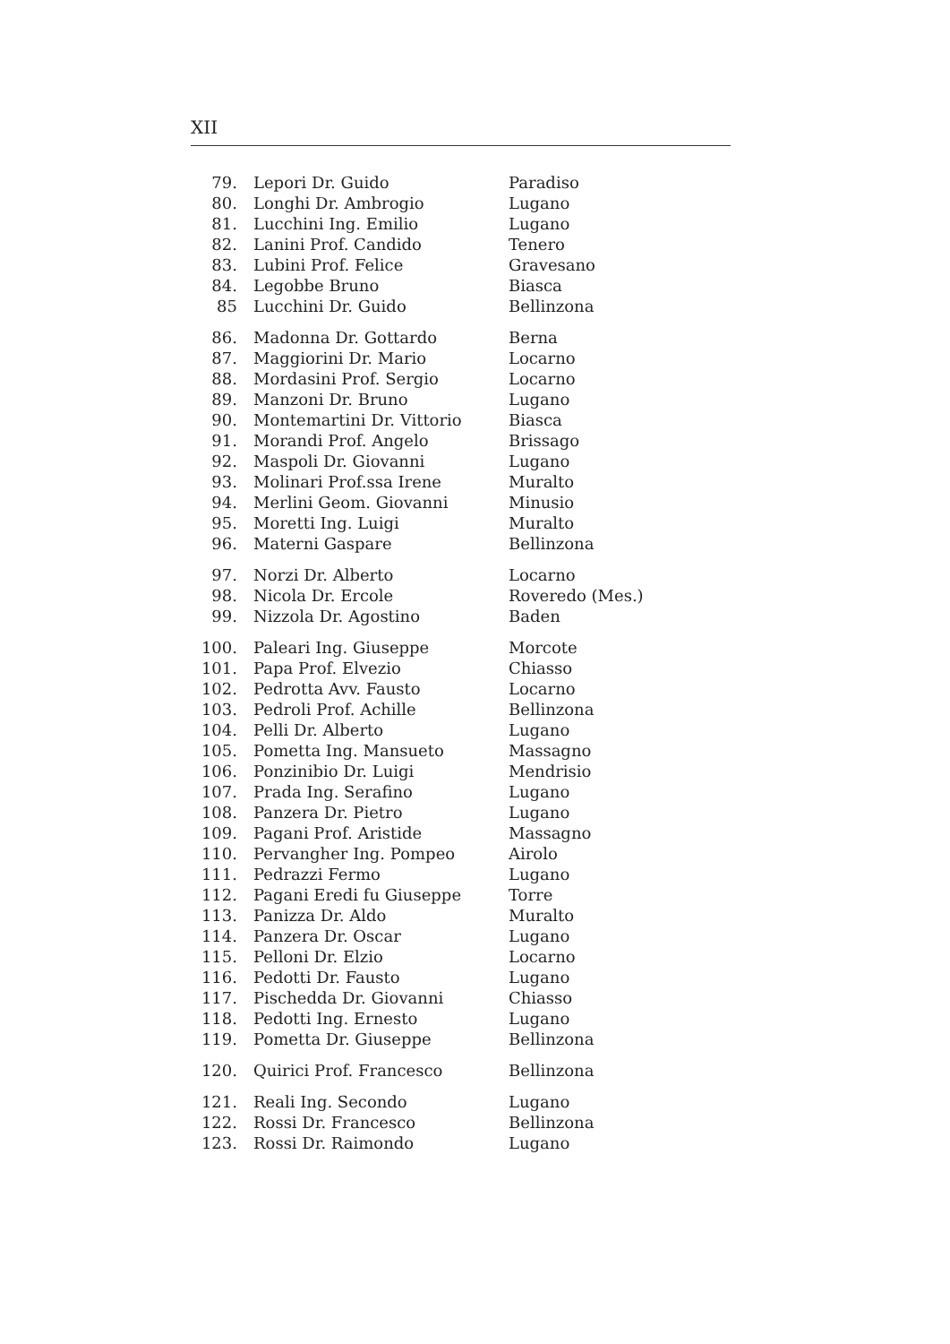XII
| 79. | Lepori Dr. Guido | Paradiso |
| 80. | Longhi Dr. Ambrogio | Lugano |
| 81. | Lucchini Ing. Emilio | Lugano |
| 82. | Lanini Prof. Candido | Tenero |
| 83. | Lubini Prof. Felice | Gravesano |
| 84. | Legobbe Bruno | Biasca |
| 85 | Lucchini Dr. Guido | Bellinzona |
| 86. | Madonna Dr. Gottardo | Berna |
| 87. | Maggiorini Dr. Mario | Locarno |
| 88. | Mordasini Prof. Sergio | Locarno |
| 89. | Manzoni Dr. Bruno | Lugano |
| 90. | Montemartini Dr. Vittorio | Biasca |
| 91. | Morandi Prof. Angelo | Brissago |
| 92. | Maspoli Dr. Giovanni | Lugano |
| 93. | Molinari Prof.ssa Irene | Muralto |
| 94. | Merlini Geom. Giovanni | Minusio |
| 95. | Moretti Ing. Luigi | Muralto |
| 96. | Materni Gaspare | Bellinzona |
| 97. | Norzi Dr. Alberto | Locarno |
| 98. | Nicola Dr. Ercole | Roveredo (Mes.) |
| 99. | Nizzola Dr. Agostino | Baden |
| 100. | Paleari Ing. Giuseppe | Morcote |
| 101. | Papa Prof. Elvezio | Chiasso |
| 102. | Pedrotta Avv. Fausto | Locarno |
| 103. | Pedroli Prof. Achille | Bellinzona |
| 104. | Pelli Dr. Alberto | Lugano |
| 105. | Pometta Ing. Mansueto | Massagno |
| 106. | Ponzinibio Dr. Luigi | Mendrisio |
| 107. | Prada Ing. Serafino | Lugano |
| 108. | Panzera Dr. Pietro | Lugano |
| 109. | Pagani Prof. Aristide | Massagno |
| 110. | Pervangher Ing. Pompeo | Airolo |
| 111. | Pedrazzi Fermo | Lugano |
| 112. | Pagani Eredi fu Giuseppe | Torre |
| 113. | Panizza Dr. Aldo | Muralto |
| 114. | Panzera Dr. Oscar | Lugano |
| 115. | Pelloni Dr. Elzio | Locarno |
| 116. | Pedotti Dr. Fausto | Lugano |
| 117. | Pischedda Dr. Giovanni | Chiasso |
| 118. | Pedotti Ing. Ernesto | Lugano |
| 119. | Pometta Dr. Giuseppe | Bellinzona |
| 120. | Quirici Prof. Francesco | Bellinzona |
| 121. | Reali Ing. Secondo | Lugano |
| 122. | Rossi Dr. Francesco | Bellinzona |
| 123. | Rossi Dr. Raimondo | Lugano |